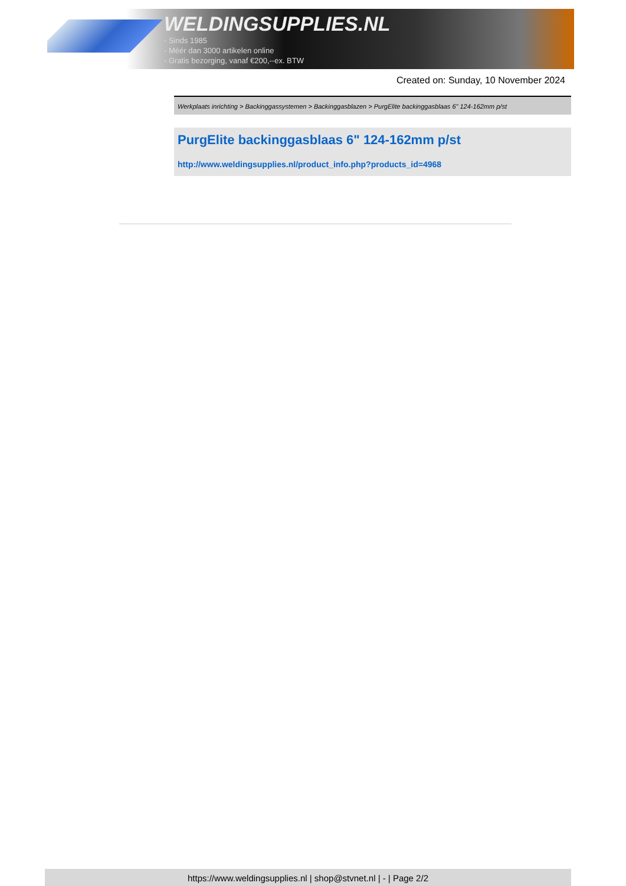WELDINGSUPPLIES.NL
- Sinds 1985
- Méér dan 3000 artikelen online
- Gratis bezorging, vanaf €200,--ex. BTW
Created on: Sunday, 10 November 2024
Werkplaats inrichting > Backinggassystemen > Backinggasblazen > PurgElite backinggasblaas 6" 124-162mm p/st
PurgElite backinggasblaas 6" 124-162mm p/st
http://www.weldingsupplies.nl/product_info.php?products_id=4968
https://www.weldingsupplies.nl | shop@stvnet.nl | - | Page 2/2